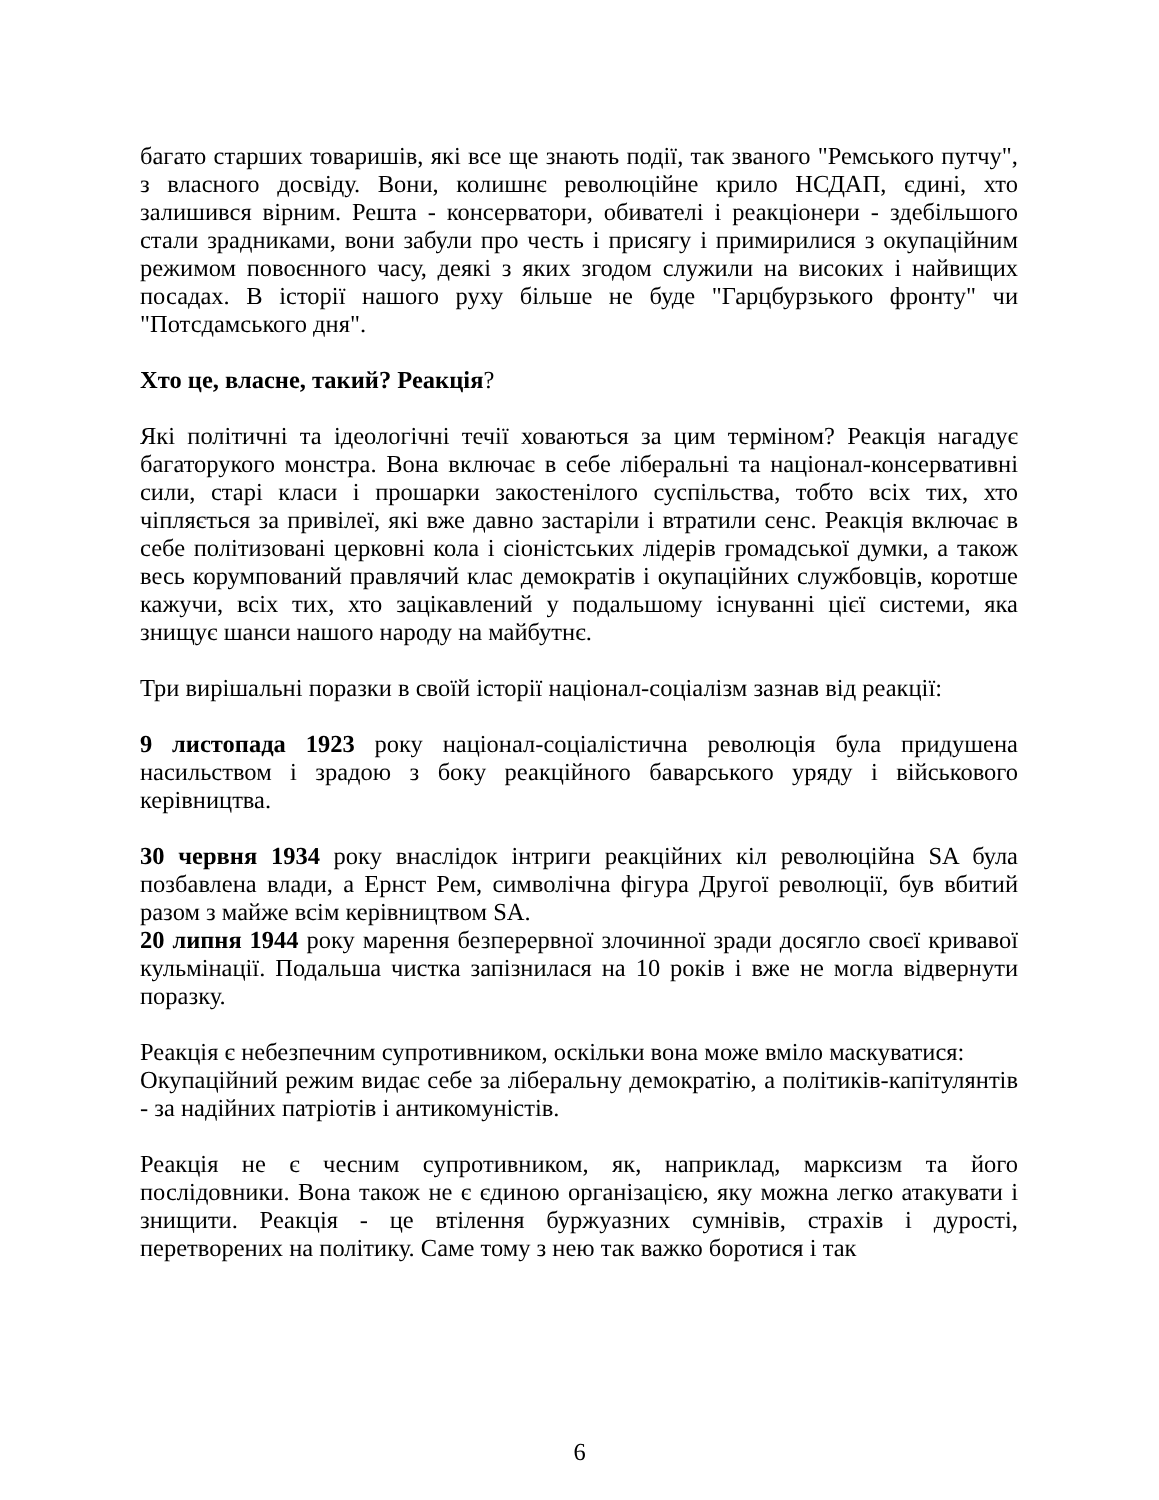багато старших товаришів, які все ще знають події, так званого "Ремського путчу", з власного досвіду. Вони, колишнє революційне крило НСДАП, єдині, хто залишився вірним. Решта - консерватори, обивателі і реакціонери - здебільшого стали зрадниками, вони забули про честь і присягу і примирилися з окупаційним режимом повоєнного часу, деякі з яких згодом служили на високих і найвищих посадах. В історії нашого руху більше не буде "Гарцбурзького фронту" чи "Потсдамського дня".
Хто це, власне, такий? Реакція?
Які політичні та ідеологічні течії ховаються за цим терміном? Реакція нагадує багаторукого монстра. Вона включає в себе ліберальні та націонал-консервативні сили, старі класи і прошарки закостенілого суспільства, тобто всіх тих, хто чіпляється за привілеї, які вже давно застаріли і втратили сенс. Реакція включає в себе політизовані церковні кола і сіоністських лідерів громадської думки, а також весь корумпований правлячий клас демократів і окупаційних службовців, коротше кажучи, всіх тих, хто зацікавлений у подальшому існуванні цієї системи, яка знищує шанси нашого народу на майбутнє.
Три вирішальні поразки в своїй історії націонал-соціалізм зазнав від реакції:
9 листопада 1923 року націонал-соціалістична революція була придушена насильством і зрадою з боку реакційного баварського уряду і військового керівництва.
30 червня 1934 року внаслідок інтриги реакційних кіл революційна SA була позбавлена влади, а Ернст Рем, символічна фігура Другої революції, був вбитий разом з майже всім керівництвом SA.
20 липня 1944 року марення безперервної злочинної зради досягло своєї кривавої кульмінації. Подальша чистка запізнилася на 10 років і вже не могла відвернути поразку.
Реакція є небезпечним супротивником, оскільки вона може вміло маскуватися:
Окупаційний режим видає себе за ліберальну демократію, а політиків-капітулянтів - за надійних патріотів і антикомуністів.
Реакція не є чесним супротивником, як, наприклад, марксизм та його послідовники. Вона також не є єдиною організацією, яку можна легко атакувати і знищити. Реакція - це втілення буржуазних сумнівів, страхів і дурості, перетворених на політику. Саме тому з нею так важко боротися і так
6